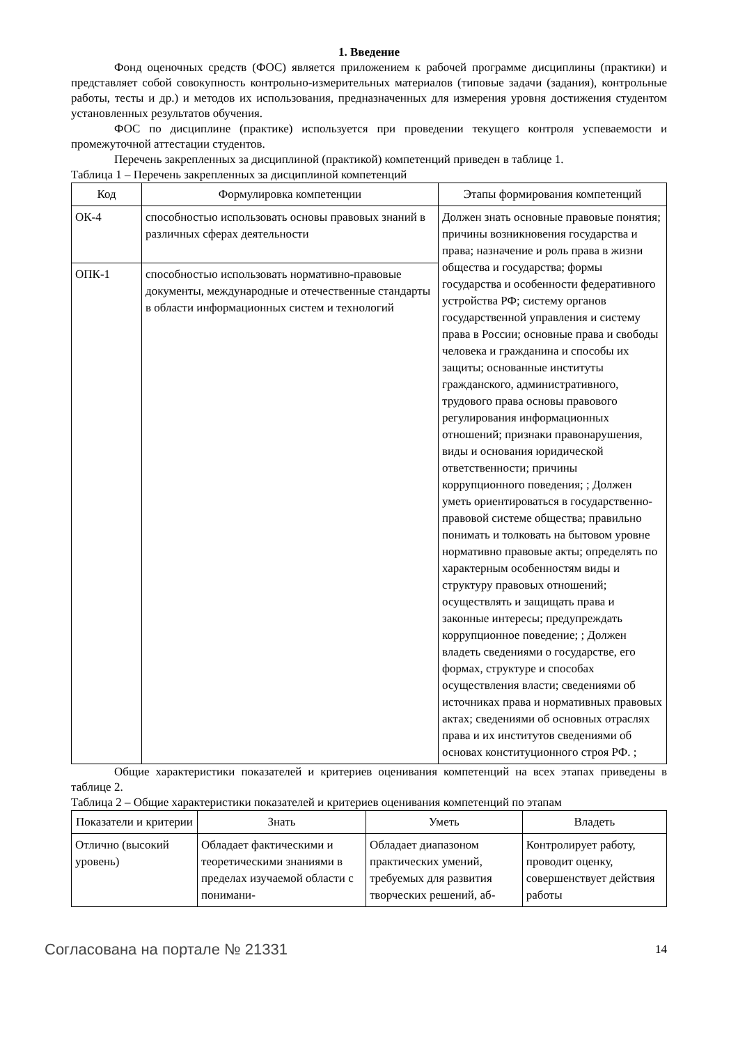1. Введение
Фонд оценочных средств (ФОС) является приложением к рабочей программе дисциплины (практики) и представляет собой совокупность контрольно-измерительных материалов (типовые задачи (задания), контрольные работы, тесты и др.) и методов их использования, предназначенных для измерения уровня достижения студентом установленных результатов обучения.
ФОС по дисциплине (практике) используется при проведении текущего контроля успеваемости и промежуточной аттестации студентов.
Перечень закрепленных за дисциплиной (практикой) компетенций приведен в таблице 1.
Таблица 1 – Перечень закрепленных за дисциплиной компетенций
| Код | Формулировка компетенции | Этапы формирования компетенций |
| --- | --- | --- |
| ОК-4 | способностью использовать основы правовых знаний в различных сферах деятельности | Должен знать основные правовые понятия; причины возникновения государства и права; назначение и роль права в жизни общества и государства; формы государства и особенности федеративного устройства РФ; систему органов государственной управления и систему права в России; основные права и свободы человека и гражданина и способы их защиты; основанные институты гражданского, административного, трудового права основы правового регулирования информационных отношений; признаки правонарушения, виды и основания юридической ответственности; причины коррупционного поведения; ; Должен уметь ориентироваться в государственно-правовой системе общества; правильно понимать и толковать на бытовом уровне нормативно правовые акты; определять по характерным особенностям виды и структуру правовых отношений; осуществлять и защищать права и законные интересы; предупреждать коррупционное поведение; ; Должен владеть сведениями о государстве, его формах, структуре и способах осуществления власти; сведениями об источниках права и нормативных правовых актах; сведениями об основных отраслях права и их институтов сведениями об основах конституционного строя РФ. ; |
| ОПК-1 | способностью использовать нормативно-правовые документы, международные и отечественные стандарты в области информационных систем и технологий | |
Общие характеристики показателей и критериев оценивания компетенций на всех этапах приведены в таблице 2.
Таблица 2 – Общие характеристики показателей и критериев оценивания компетенций по этапам
| Показатели и критерии | Знать | Уметь | Владеть |
| --- | --- | --- | --- |
| Отлично (высокий уровень) | Обладает фактическими и теоретическими знаниями в пределах изучаемой области с понимани- | Обладает диапазоном практических умений, требуемых для развития творческих решений, аб- | Контролирует работу, проводит оценку, совершенствует действия работы |
Согласована на портале № 21331 14